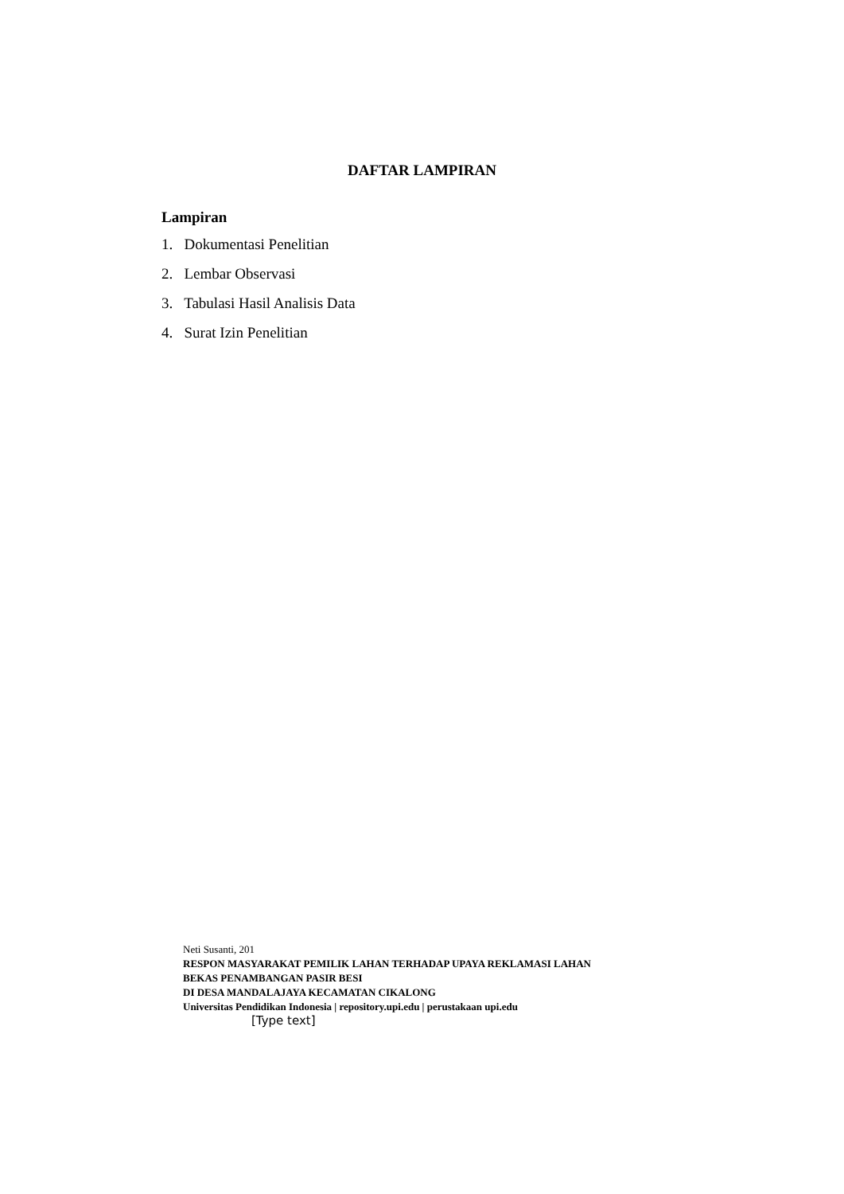DAFTAR LAMPIRAN
Lampiran
1. Dokumentasi Penelitian
2. Lembar Observasi
3. Tabulasi Hasil Analisis Data
4. Surat Izin Penelitian
Neti Susanti, 201
RESPON MASYARAKAT PEMILIK LAHAN TERHADAP UPAYA REKLAMASI LAHAN
BEKAS PENAMBANGAN PASIR BESI
DI DESA MANDALAJAYA KECAMATAN CIKALONG
Universitas Pendidikan Indonesia | repository.upi.edu | perustakaan upi.edu
[Type text]